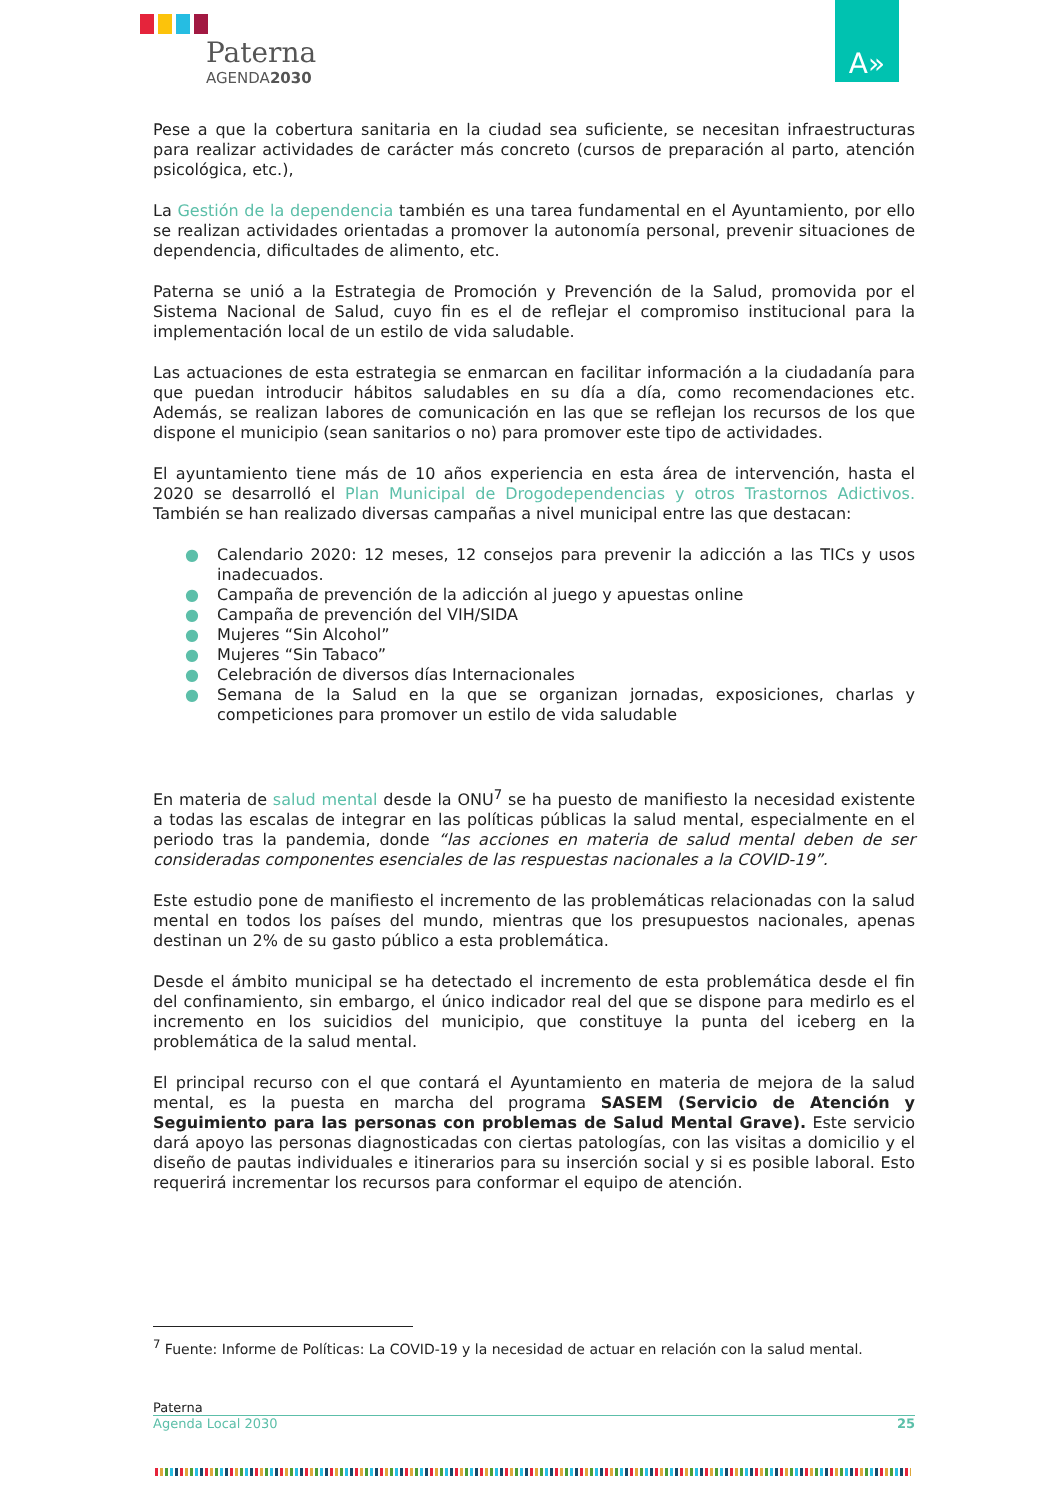Paterna
AGENDA2030
A»
Pese a que la cobertura sanitaria en la ciudad sea suficiente, se necesitan infraestructuras para realizar actividades de carácter más concreto (cursos de preparación al parto, atención psicológica, etc.),
La Gestión de la dependencia también es una tarea fundamental en el Ayuntamiento, por ello se realizan actividades orientadas a promover la autonomía personal, prevenir situaciones de dependencia, dificultades de alimento, etc.
Paterna se unió a la Estrategia de Promoción y Prevención de la Salud, promovida por el Sistema Nacional de Salud, cuyo fin es el de reflejar el compromiso institucional para la implementación local de un estilo de vida saludable.
Las actuaciones de esta estrategia se enmarcan en facilitar información a la ciudadanía para que puedan introducir hábitos saludables en su día a día, como recomendaciones etc. Además, se realizan labores de comunicación en las que se reflejan los recursos de los que dispone el municipio (sean sanitarios o no) para promover este tipo de actividades.
El ayuntamiento tiene más de 10 años experiencia en esta área de intervención, hasta el 2020 se desarrolló el Plan Municipal de Drogodependencias y otros Trastornos Adictivos. También se han realizado diversas campañas a nivel municipal entre las que destacan:
● Calendario 2020: 12 meses, 12 consejos para prevenir la adicción a las TICs y usos inadecuados.
● Campaña de prevención de la adicción al juego y apuestas online
● Campaña de prevención del VIH/SIDA
● Mujeres “Sin Alcohol”
● Mujeres “Sin Tabaco”
● Celebración de diversos días Internacionales
● Semana de la Salud en la que se organizan jornadas, exposiciones, charlas y competiciones para promover un estilo de vida saludable
En materia de salud mental desde la ONU<sup>7</sup> se ha puesto de manifiesto la necesidad existente a todas las escalas de integrar en las políticas públicas la salud mental, especialmente en el periodo tras la pandemia, donde “las acciones en materia de salud mental deben de ser consideradas componentes esenciales de las respuestas nacionales a la COVID-19”.
Este estudio pone de manifiesto el incremento de las problemáticas relacionadas con la salud mental en todos los países del mundo, mientras que los presupuestos nacionales, apenas destinan un 2% de su gasto público a esta problemática.
Desde el ámbito municipal se ha detectado el incremento de esta problemática desde el fin del confinamiento, sin embargo, el único indicador real del que se dispone para medirlo es el incremento en los suicidios del municipio, que constituye la punta del iceberg en la problemática de la salud mental.
El principal recurso con el que contará el Ayuntamiento en materia de mejora de la salud mental, es la puesta en marcha del programa SASEM (Servicio de Atención y Seguimiento para las personas con problemas de Salud Mental Grave). Este servicio dará apoyo las personas diagnosticadas con ciertas patologías, con las visitas a domicilio y el diseño de pautas individuales e itinerarios para su inserción social y si es posible laboral. Esto requerirá incrementar los recursos para conformar el equipo de atención.
<sup>7</sup> Fuente: Informe de Políticas: La COVID-19 y la necesidad de actuar en relación con la salud mental.
Paterna
Agenda Local 2030 25